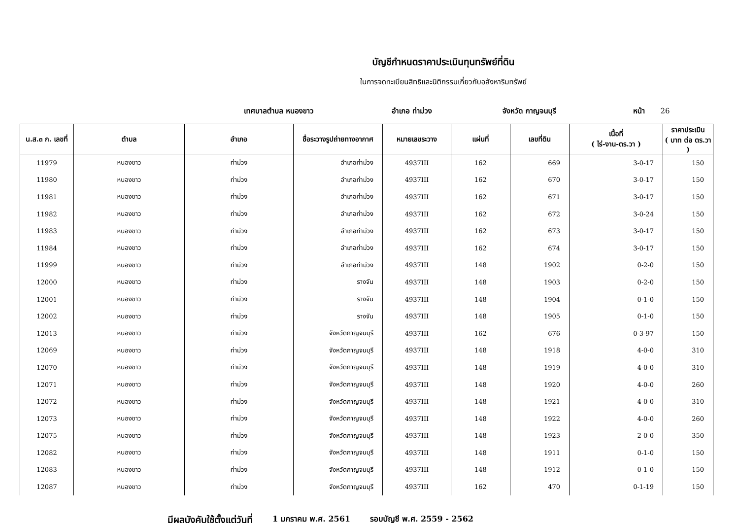บัญชีกำหนดราคาประเมินทุนทรัพย์ที่ดิน
ในการจดทะเบียนสิทธิและนิติกรรมเกี่ยวกับอสังหาริมทรัพย์
เทศบาลตำบล หนองขาว อำเภอ ท่าม่วง จังหวัด กาญจนบุรี หน้า 26
| น.ส.๓ ก. เลขที่ | ตำบล | อำเภอ | ชื่อระวางรูปถ่ายทางอากาศ | หมายเลขระวาง | แผ่นที่ | เลขที่ดิน | เนื้อที่ ( ไร่-งาน-ตร.วา ) | ราคาประเมิน ( บาท ต่อ ตร.วา ) |
| --- | --- | --- | --- | --- | --- | --- | --- | --- |
| 11979 | หนองขาว | ท่าม่วง | อำเภอท่าม่วง | 4937III | 162 | 669 | 3-0-17 | 150 |
| 11980 | หนองขาว | ท่าม่วง | อำเภอท่าม่วง | 4937III | 162 | 670 | 3-0-17 | 150 |
| 11981 | หนองขาว | ท่าม่วง | อำเภอท่าม่วง | 4937III | 162 | 671 | 3-0-17 | 150 |
| 11982 | หนองขาว | ท่าม่วง | อำเภอท่าม่วง | 4937III | 162 | 672 | 3-0-24 | 150 |
| 11983 | หนองขาว | ท่าม่วง | อำเภอท่าม่วง | 4937III | 162 | 673 | 3-0-17 | 150 |
| 11984 | หนองขาว | ท่าม่วง | อำเภอท่าม่วง | 4937III | 162 | 674 | 3-0-17 | 150 |
| 11999 | หนองขาว | ท่าม่วง | อำเภอท่าม่วง | 4937III | 148 | 1902 | 0-2-0 | 150 |
| 12000 | หนองขาว | ท่าม่วง | รางจัน | 4937III | 148 | 1903 | 0-2-0 | 150 |
| 12001 | หนองขาว | ท่าม่วง | รางจัน | 4937III | 148 | 1904 | 0-1-0 | 150 |
| 12002 | หนองขาว | ท่าม่วง | รางจัน | 4937III | 148 | 1905 | 0-1-0 | 150 |
| 12013 | หนองขาว | ท่าม่วง | จังหวัดกาญจนบุรี | 4937III | 162 | 676 | 0-3-97 | 150 |
| 12069 | หนองขาว | ท่าม่วง | จังหวัดกาญจนบุรี | 4937III | 148 | 1918 | 4-0-0 | 310 |
| 12070 | หนองขาว | ท่าม่วง | จังหวัดกาญจนบุรี | 4937III | 148 | 1919 | 4-0-0 | 310 |
| 12071 | หนองขาว | ท่าม่วง | จังหวัดกาญจนบุรี | 4937III | 148 | 1920 | 4-0-0 | 260 |
| 12072 | หนองขาว | ท่าม่วง | จังหวัดกาญจนบุรี | 4937III | 148 | 1921 | 4-0-0 | 310 |
| 12073 | หนองขาว | ท่าม่วง | จังหวัดกาญจนบุรี | 4937III | 148 | 1922 | 4-0-0 | 260 |
| 12075 | หนองขาว | ท่าม่วง | จังหวัดกาญจนบุรี | 4937III | 148 | 1923 | 2-0-0 | 350 |
| 12082 | หนองขาว | ท่าม่วง | จังหวัดกาญจนบุรี | 4937III | 148 | 1911 | 0-1-0 | 150 |
| 12083 | หนองขาว | ท่าม่วง | จังหวัดกาญจนบุรี | 4937III | 148 | 1912 | 0-1-0 | 150 |
| 12087 | หนองขาว | ท่าม่วง | จังหวัดกาญจนบุรี | 4937III | 162 | 470 | 0-1-19 | 150 |
มีผลบังคับใช้ตั้งแต่วันที่ 1 มกราคม พ.ศ. 2561 รอบบัญชี พ.ศ. 2559 - 2562